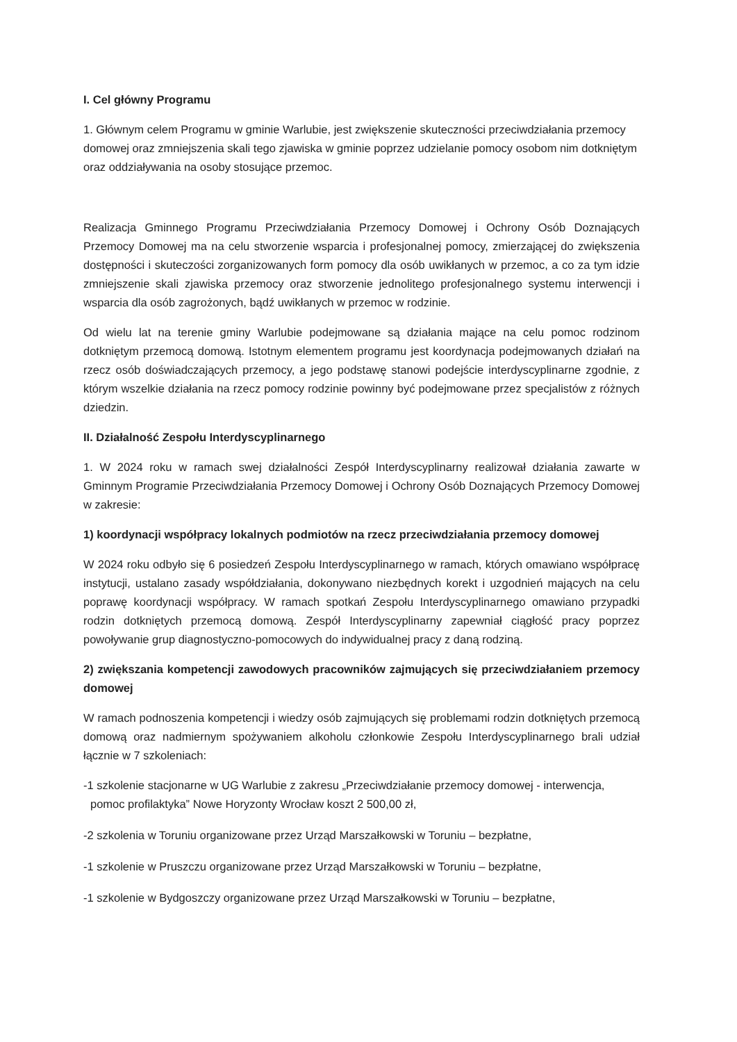I. Cel główny Programu
1. Głównym celem Programu w gminie Warlubie, jest zwiększenie skuteczności przeciwdziałania przemocy domowej oraz zmniejszenia skali tego zjawiska w gminie poprzez udzielanie pomocy osobom nim dotkniętym oraz oddziaływania na osoby stosujące przemoc.
Realizacja Gminnego Programu Przeciwdziałania Przemocy Domowej i Ochrony Osób Doznających Przemocy Domowej ma na celu stworzenie wsparcia i profesjonalnej pomocy, zmierzającej do zwiększenia dostępności i skuteczości zorganizowanych form pomocy dla osób uwikłanych w przemoc, a co za tym idzie zmniejszenie skali zjawiska przemocy oraz stworzenie jednolitego profesjonalnego systemu interwencji i wsparcia dla osób zagrożonych, bądź uwikłanych w przemoc w rodzinie.
Od wielu lat na terenie gminy Warlubie podejmowane są działania mające na celu pomoc rodzinom dotkniętym przemocą domową. Istotnym elementem programu jest koordynacja podejmowanych działań na rzecz osób doświadczających przemocy, a jego podstawę stanowi podejście interdyscyplinarne zgodnie, z którym wszelkie działania na rzecz pomocy rodzinie powinny być podejmowane przez specjalistów z różnych dziedzin.
II. Działalność Zespołu Interdyscyplinarnego
1. W 2024 roku w ramach swej działalności Zespół Interdyscyplinarny realizował działania zawarte w Gminnym Programie Przeciwdziałania Przemocy Domowej i Ochrony Osób Doznających Przemocy Domowej w zakresie:
1) koordynacji współpracy lokalnych podmiotów na rzecz przeciwdziałania przemocy domowej
W 2024 roku odbyło się 6 posiedzeń Zespołu Interdyscyplinarnego w ramach, których omawiano współpracę instytucji, ustalano zasady współdziałania, dokonywano niezbędnych korekt i uzgodnień mających na celu poprawę koordynacji współpracy. W ramach spotkań Zespołu Interdyscyplinarnego omawiano przypadki rodzin dotkniętych przemocą domową. Zespół Interdyscyplinarny zapewniał ciągłość pracy poprzez powoływanie grup diagnostyczno-pomocowych do indywidualnej pracy z daną rodziną.
2) zwiększania kompetencji zawodowych pracowników zajmujących się przeciwdziałaniem przemocy domowej
W ramach podnoszenia kompetencji i wiedzy osób zajmujących się problemami rodzin dotkniętych przemocą domową oraz nadmiernym spożywaniem alkoholu członkowie Zespołu Interdyscyplinarnego brali udział łącznie w 7 szkoleniach:
-1 szkolenie stacjonarne w UG Warlubie z zakresu „Przeciwdziałanie przemocy domowej - interwencja, pomoc profilaktyka” Nowe Horyzonty Wrocław koszt 2 500,00 zł,
-2 szkolenia w Toruniu organizowane przez Urząd Marszałkowski w Toruniu – bezpłatne,
-1 szkolenie w Pruszczu organizowane przez Urząd Marszałkowski w Toruniu – bezpłatne,
-1 szkolenie w Bydgoszczy organizowane przez Urząd Marszałkowski w Toruniu – bezpłatne,